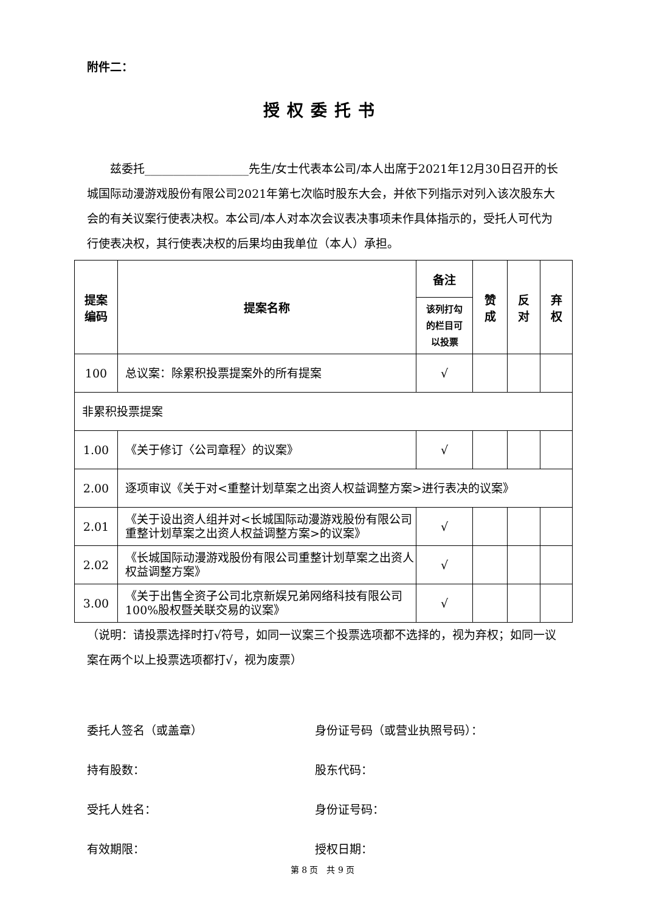附件二：
授权委托书
  兹委托__________________先生/女士代表本公司/本人出席于2021年12月30日召开的长城国际动漫游戏股份有限公司2021年第七次临时股东大会，并依下列指示对列入该次股东大会的有关议案行使表决权。本公司/本人对本次会议表决事项未作具体指示的，受托人可代为行使表决权，其行使表决权的后果均由我单位（本人）承担。
| 提案 编码 | 提案名称 | 备注 | 赞 成 | 反 对 | 弃 权 |
| --- | --- | --- | --- | --- | --- |
| | | 该列打勾 的栏目可 以投票 | | | |
| 100 | 总议案：除累积投票提案外的所有提案 | √ | | | |
| 非累积投票提案 | | | | | |
| 1.00 | 《关于修订〈公司章程〉的议案》 | √ | | | |
| 2.00 | 逐项审议《关于对<重整计划草案之出资人权益调整方案>进行表决的议案》 | | | | |
| 2.01 | 《关于设出资人组并对<长城国际动漫游戏股份有限公司重整计划草案之出资人权益调整方案>的议案》 | √ | | | |
| 2.02 | 《长城国际动漫游戏股份有限公司重整计划草案之出资人权益调整方案》 | √ | | | |
| 3.00 | 《关于出售全资子公司北京新娱兄弟网络科技有限公司 100%股权暨关联交易的议案》 | √ | | | |
（说明：请投票选择时打√符号，如同一议案三个投票选项都不选择的，视为弃权；如同一议案在两个以上投票选项都打√，视为废票）
委托人签名（或盖章） 身份证号码（或营业执照号码）：
持有股数： 股东代码：
受托人姓名： 身份证号码：
有效期限： 授权日期：
第 8 页 共 9 页